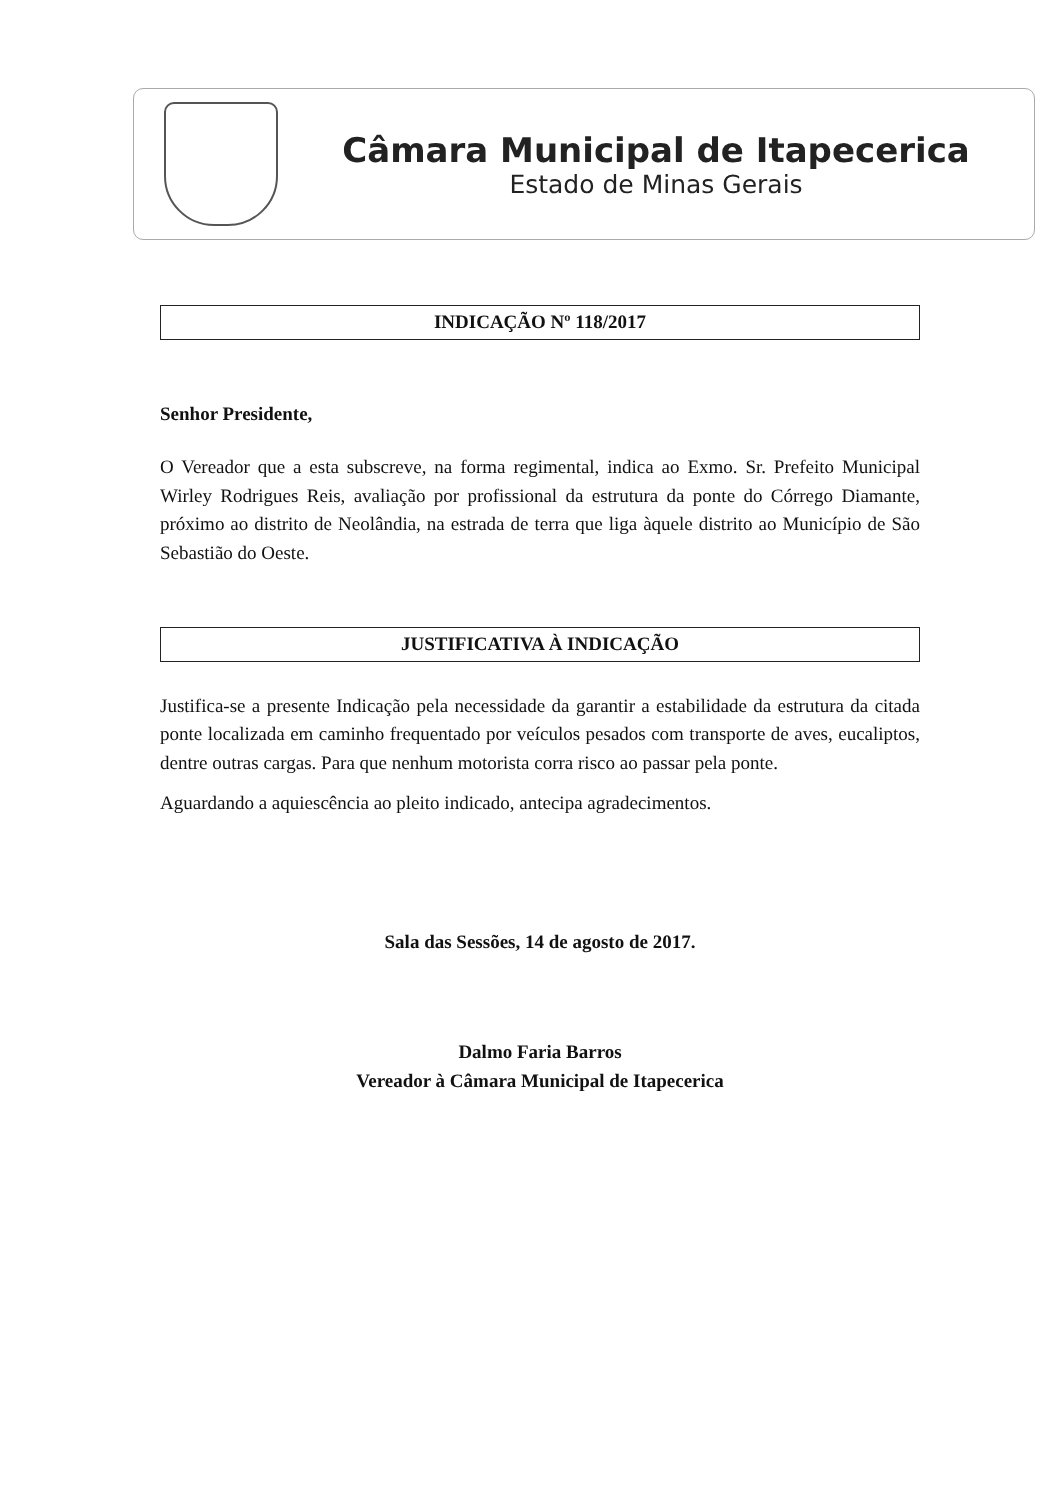Câmara Municipal de Itapecerica
Estado de Minas Gerais
INDICAÇÃO Nº 118/2017
Senhor Presidente,
O Vereador que a esta subscreve, na forma regimental, indica ao Exmo. Sr. Prefeito Municipal Wirley Rodrigues Reis, avaliação por profissional da estrutura da ponte do Córrego Diamante, próximo ao distrito de Neolândia, na estrada de terra que liga àquele distrito ao Município de São Sebastião do Oeste.
JUSTIFICATIVA À INDICAÇÃO
Justifica-se a presente Indicação pela necessidade da garantir a estabilidade da estrutura da citada ponte localizada em caminho frequentado por veículos pesados com transporte de aves, eucaliptos, dentre outras cargas. Para que nenhum motorista corra risco ao passar pela ponte.
Aguardando a aquiescência ao pleito indicado, antecipa agradecimentos.
Sala das Sessões, 14 de agosto de 2017.
Dalmo Faria Barros
Vereador à Câmara Municipal de Itapecerica